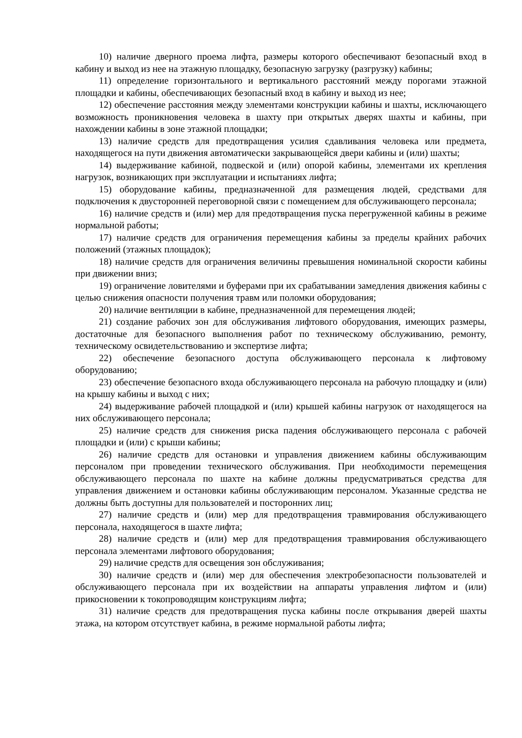10) наличие дверного проема лифта, размеры которого обеспечивают безопасный вход в кабину и выход из нее на этажную площадку, безопасную загрузку (разгрузку) кабины;
11) определение горизонтального и вертикального расстояний между порогами этажной площадки и кабины, обеспечивающих безопасный вход в кабину и выход из нее;
12) обеспечение расстояния между элементами конструкции кабины и шахты, исключающего возможность проникновения человека в шахту при открытых дверях шахты и кабины, при нахождении кабины в зоне этажной площадки;
13) наличие средств для предотвращения усилия сдавливания человека или предмета, находящегося на пути движения автоматически закрывающейся двери кабины и (или) шахты;
14) выдерживание кабиной, подвеской и (или) опорой кабины, элементами их крепления нагрузок, возникающих при эксплуатации и испытаниях лифта;
15) оборудование кабины, предназначенной для размещения людей, средствами для подключения к двусторонней переговорной связи с помещением для обслуживающего персонала;
16) наличие средств и (или) мер для предотвращения пуска перегруженной кабины в режиме нормальной работы;
17) наличие средств для ограничения перемещения кабины за пределы крайних рабочих положений (этажных площадок);
18) наличие средств для ограничения величины превышения номинальной скорости кабины при движении вниз;
19) ограничение ловителями и буферами при их срабатывании замедления движения кабины с целью снижения опасности получения травм или поломки оборудования;
20) наличие вентиляции в кабине, предназначенной для перемещения людей;
21) создание рабочих зон для обслуживания лифтового оборудования, имеющих размеры, достаточные для безопасного выполнения работ по техническому обслуживанию, ремонту, техническому освидетельствованию и экспертизе лифта;
22) обеспечение безопасного доступа обслуживающего персонала к лифтовому оборудованию;
23) обеспечение безопасного входа обслуживающего персонала на рабочую площадку и (или) на крышу кабины и выход с них;
24) выдерживание рабочей площадкой и (или) крышей кабины нагрузок от находящегося на них обслуживающего персонала;
25) наличие средств для снижения риска падения обслуживающего персонала с рабочей площадки и (или) с крыши кабины;
26) наличие средств для остановки и управления движением кабины обслуживающим персоналом при проведении технического обслуживания. При необходимости перемещения обслуживающего персонала по шахте на кабине должны предусматриваться средства для управления движением и остановки кабины обслуживающим персоналом. Указанные средства не должны быть доступны для пользователей и посторонних лиц;
27) наличие средств и (или) мер для предотвращения травмирования обслуживающего персонала, находящегося в шахте лифта;
28) наличие средств и (или) мер для предотвращения травмирования обслуживающего персонала элементами лифтового оборудования;
29) наличие средств для освещения зон обслуживания;
30) наличие средств и (или) мер для обеспечения электробезопасности пользователей и обслуживающего персонала при их воздействии на аппараты управления лифтом и (или) прикосновении к токопроводящим конструкциям лифта;
31) наличие средств для предотвращения пуска кабины после открывания дверей шахты этажа, на котором отсутствует кабина, в режиме нормальной работы лифта;